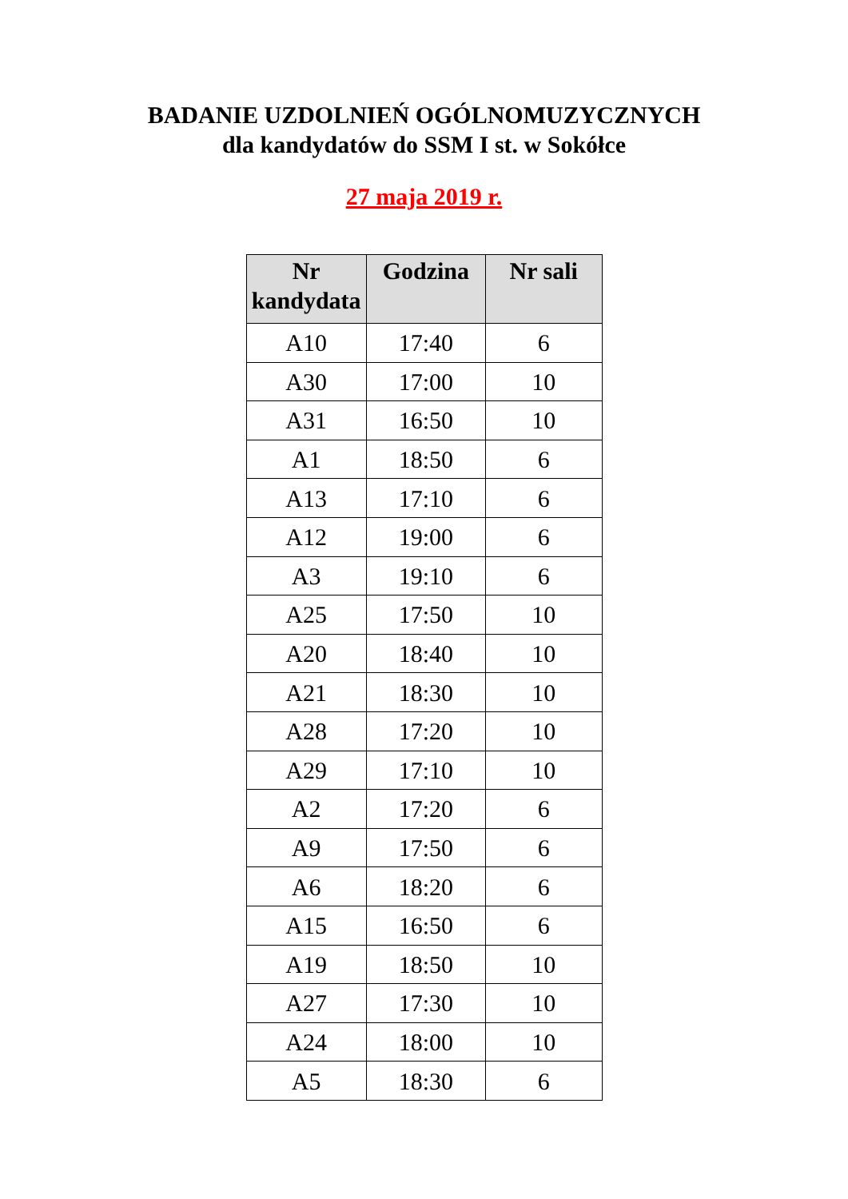BADANIE UZDOLNIEŃ OGÓLNOMUZYCZNYCH
dla kandydatów do SSM I st. w Sokółce
27 maja 2019 r.
| Nr kandydata | Godzina | Nr sali |
| --- | --- | --- |
| A10 | 17:40 | 6 |
| A30 | 17:00 | 10 |
| A31 | 16:50 | 10 |
| A1 | 18:50 | 6 |
| A13 | 17:10 | 6 |
| A12 | 19:00 | 6 |
| A3 | 19:10 | 6 |
| A25 | 17:50 | 10 |
| A20 | 18:40 | 10 |
| A21 | 18:30 | 10 |
| A28 | 17:20 | 10 |
| A29 | 17:10 | 10 |
| A2 | 17:20 | 6 |
| A9 | 17:50 | 6 |
| A6 | 18:20 | 6 |
| A15 | 16:50 | 6 |
| A19 | 18:50 | 10 |
| A27 | 17:30 | 10 |
| A24 | 18:00 | 10 |
| A5 | 18:30 | 6 |